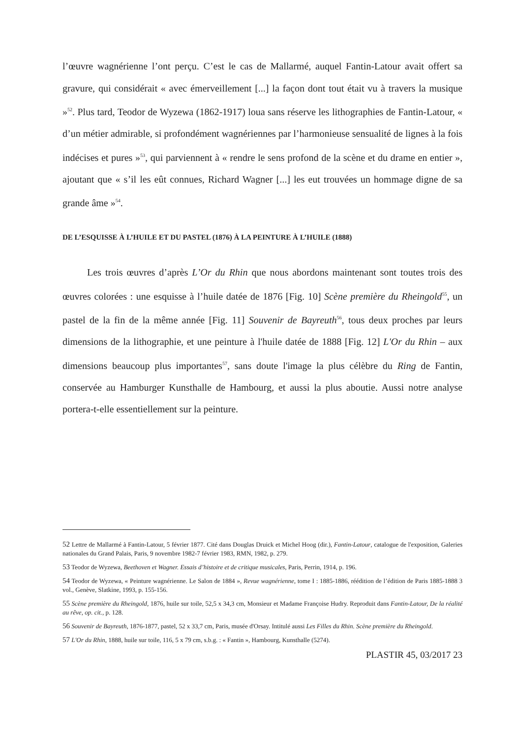l’œuvre wagnérienne l’ont perçu. C’est le cas de Mallarmé, auquel Fantin-Latour avait offert sa gravure, qui considérait « avec émerveillement [...] la façon dont tout était vu à travers la musique »<sup>52</sup>. Plus tard, Teodor de Wyzewa (1862-1917) loua sans réserve les lithographies de Fantin-Latour, « d’un métier admirable, si profondément wagnériennes par l’harmonieuse sensualité de lignes à la fois indécises et pures »<sup>53</sup>, qui parviennent à « rendre le sens profond de la scène et du drame en entier », ajoutant que « s’il les eût connues, Richard Wagner [...] les eut trouvées un hommage digne de sa grande âme »<sup>54</sup>.
DE L’ESQUISSE À L’HUILE ET DU PASTEL (1876) À LA PEINTURE À L’HUILE (1888)
Les trois œuvres d’après L’Or du Rhin que nous abordons maintenant sont toutes trois des œuvres colorées : une esquisse à l’huile datée de 1876 [Fig. 10] Scène première du Rheingold<sup>55</sup>, un pastel de la fin de la même année [Fig. 11] Souvenir de Bayreuth<sup>56</sup>, tous deux proches par leurs dimensions de la lithographie, et une peinture à l'huile datée de 1888 [Fig. 12] L'Or du Rhin – aux dimensions beaucoup plus importantes<sup>57</sup>, sans doute l'image la plus célèbre du Ring de Fantin, conservée au Hamburger Kunsthalle de Hambourg, et aussi la plus aboutie. Aussi notre analyse portera-t-elle essentiellement sur la peinture.
52 Lettre de Mallarmé à Fantin-Latour, 5 février 1877. Cité dans Douglas Druick et Michel Hoog (dir.), Fantin-Latour, catalogue de l'exposition, Galeries nationales du Grand Palais, Paris, 9 novembre 1982-7 février 1983, RMN, 1982, p. 279.
53 Teodor de Wyzewa, Beethoven et Wagner. Essais d’histoire et de critique musicales, Paris, Perrin, 1914, p. 196.
54 Teodor de Wyzewa, « Peinture wagnérienne. Le Salon de 1884 », Revue wagnérienne, tome I : 1885-1886, réédition de l’édition de Paris 1885-1888 3 vol., Genève, Slatkine, 1993, p. 155-156.
55 Scène première du Rheingold, 1876, huile sur toile, 52,5 x 34,3 cm, Monsieur et Madame Françoise Hudry. Reproduit dans Fantin-Latour, De la réalité au rêve, op. cit., p. 128.
56 Souvenir de Bayreuth, 1876-1877, pastel, 52 x 33,7 cm, Paris, musée d'Orsay. Intitulé aussi Les Filles du Rhin. Scène première du Rheingold.
57 L'Or du Rhin, 1888, huile sur toile, 116, 5 x 79 cm, s.b.g. : « Fantin », Hambourg, Kunsthalle (5274).
PLASTIR 45, 03/2017 23